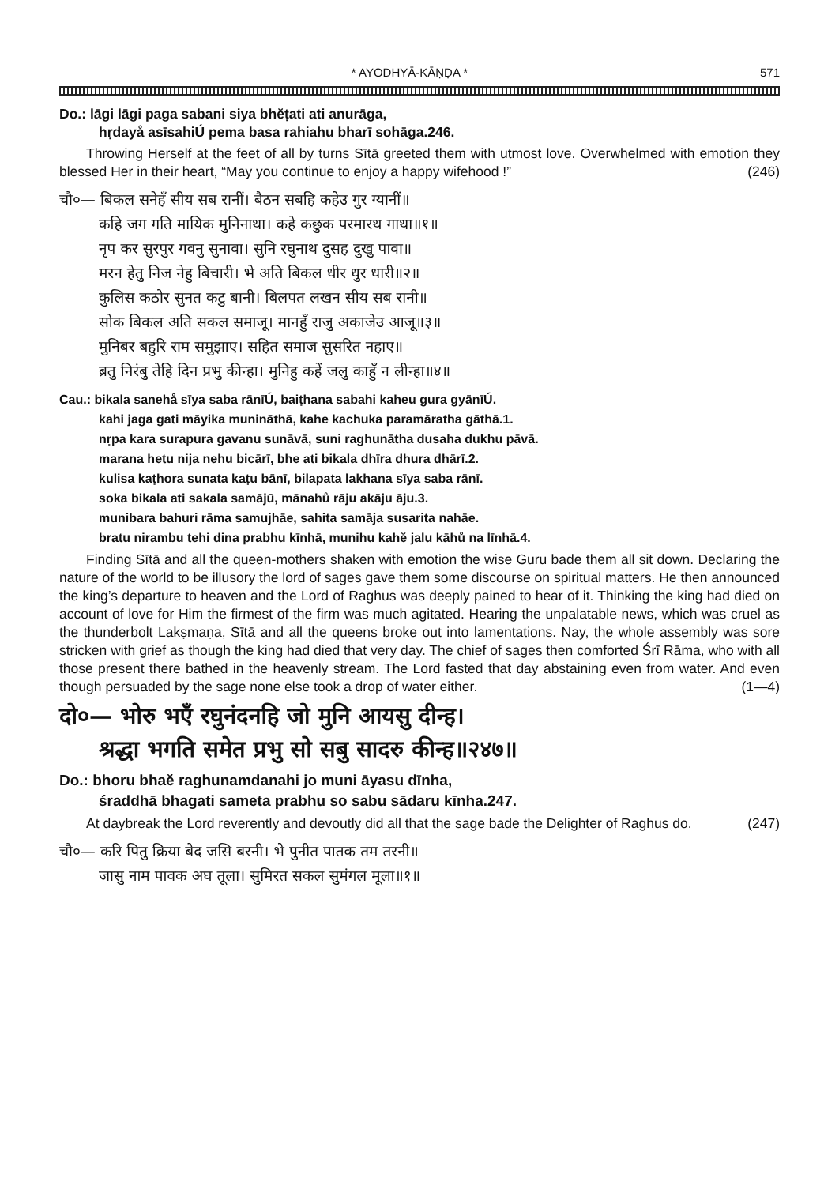* AYODHYĀ-KĀṆḌA * 571
Do.: lāgi lāgi paga sabani siya bhĕṭati ati anurāga,
hṛdayå asīsahiÚ pema basa rahiahu bharī sohāga.246.
Throwing Herself at the feet of all by turns Sītā greeted them with utmost love. Overwhelmed with emotion they blessed Her in their heart, “May you continue to enjoy a happy wifehood !” (246)
चौ०— बिकल सनेहँ सीय सब रानीं। बैठन सबहि कहेउ गुर ग्यानीं॥
कहि जग गति मायिक मुनिनाथा। कहे कछुक परमारथ गाथा॥१॥
नृप कर सुरपुर गवनु सुनावा। सुनि रघुनाथ दुसह दुखु पावा॥
मरन हेतु निज नेहु बिचारी। भे अति बिकल धीर धुर धारी॥२॥
कुलिस कठोर सुनत कटु बानी। बिलपत लखन सीय सब रानी॥
सोक बिकल अति सकल समाजू। मानहुँ राजु अकाजेउ आजू॥३॥
मुनिबर बहुरि राम समुझाए। सहित समाज सुसरित नहाए॥
ब्रतु निरंबु तेहि दिन प्रभु कीन्हा। मुनिहु कहें जलु काहुँ न लीन्हा॥४॥
Cau.: bikala sanehå sīya saba rānīÚ, baiṭhana sabahi kaheu gura gyānīÚ.
kahi jaga gati māyika munināthā, kahe kachuka paramāratha gāthā.1.
nṛpa kara surapura gavanu sunāvā, suni raghunātha dusaha dukhu pāvā.
marana hetu nija nehu bicārī, bhe ati bikala dhīra dhura dhārī.2.
kulisa kaṭhora sunata kaṭu bānī, bilapata lakhana sīya saba rānī.
soka bikala ati sakala samājū, mānahů rāju akāju āju.3.
munibara bahuri rāma samujhāe, sahita samāja susarita nahāe.
bratu nirambu tehi dina prabhu kīnhā, munihu kahĕ jalu kāhů na līnhā.4.
Finding Sītā and all the queen-mothers shaken with emotion the wise Guru bade them all sit down. Declaring the nature of the world to be illusory the lord of sages gave them some discourse on spiritual matters. He then announced the king’s departure to heaven and the Lord of Raghus was deeply pained to hear of it. Thinking the king had died on account of love for Him the firmest of the firm was much agitated. Hearing the unpalatable news, which was cruel as the thunderbolt Lakṣmaṇa, Sītā and all the queens broke out into lamentations. Nay, the whole assembly was sore stricken with grief as though the king had died that very day. The chief of sages then comforted Śrī Rāma, who with all those present there bathed in the heavenly stream. The Lord fasted that day abstaining even from water. And even though persuaded by the sage none else took a drop of water either. (1—4)
दो०— भोरु भएँ रघुनंदनहि जो मुनि आयसु दीन्ह।
श्रद्धा भगति समेत प्रभु सो सबु सादरु कीन्ह॥२४७॥
Do.: bhoru bhaĕ raghunamdanahi jo muni āyasu dīnha,
śraddhā bhagati sameta prabhu so sabu sādaru kīnha.247.
At daybreak the Lord reverently and devoutly did all that the sage bade the Delighter of Raghus do. (247)
चौ०— करि पितु क्रिया बेद जसि बरनी। भे पुनीत पातक तम तरनी॥
जासु नाम पावक अघ तूला। सुमिरत सकल सुमंगल मूला॥१॥